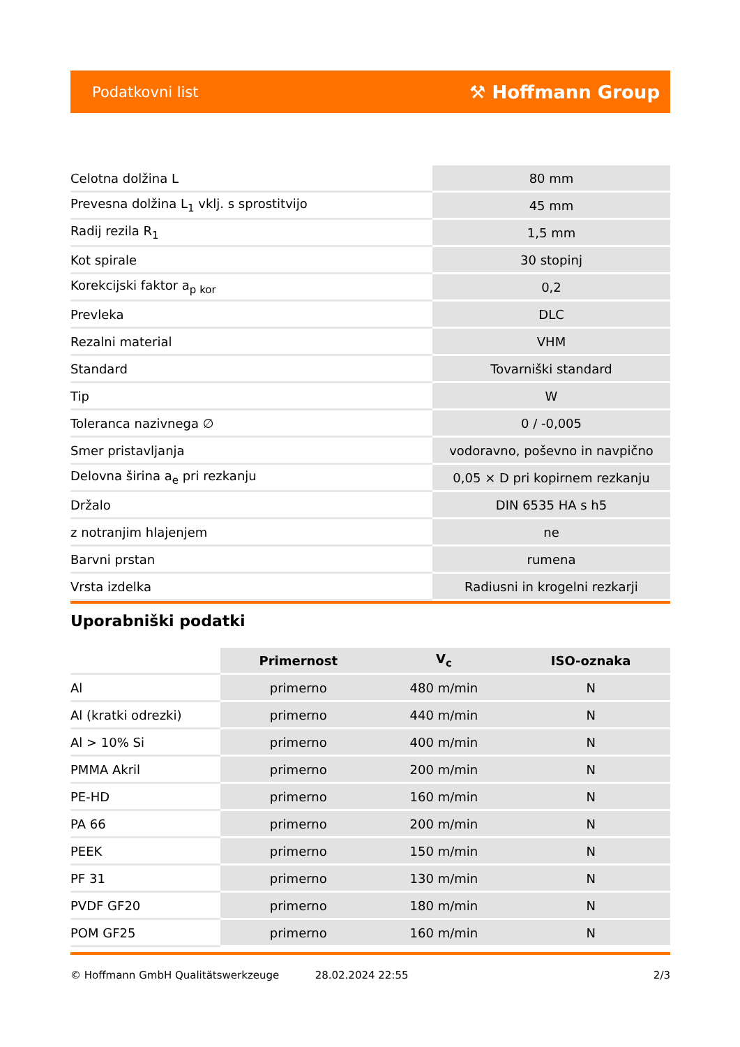Podatkovni list ⚒ Hoffmann Group
| Celotna dolžina L | 80 mm |
| Prevesna dolžina L<sub>1</sub> vklj. s sprostitvijo | 45 mm |
| Radij rezila R<sub>1</sub> | 1,5 mm |
| Kot spirale | 30 stopinj |
| Korekcijski faktor a<sub>p kor</sub> | 0,2 |
| Prevleka | DLC |
| Rezalni material | VHM |
| Standard | Tovarniški standard |
| Tip | W |
| Toleranca nazivnega ∅ | 0 / -0,005 |
| Smer pristavljanja | vodoravno, poševno in navpično |
| Delovna širina a<sub>e</sub> pri rezkanju | 0,05 × D pri kopirnem rezkanju |
| Držalo | DIN 6535 HA s h5 |
| z notranjim hlajenjem | ne |
| Barvni prstan | rumena |
| Vrsta izdelka | Radiusni in krogelni rezkarji |
Uporabniški podatki
| | Primernost | V<sub>c</sub> | ISO-oznaka |
| --- | --- | --- | --- |
| Al | primerno | 480 m/min | N |
| Al (kratki odrezki) | primerno | 440 m/min | N |
| Al > 10% Si | primerno | 400 m/min | N |
| PMMA Akril | primerno | 200 m/min | N |
| PE-HD | primerno | 160 m/min | N |
| PA 66 | primerno | 200 m/min | N |
| PEEK | primerno | 150 m/min | N |
| PF 31 | primerno | 130 m/min | N |
| PVDF GF20 | primerno | 180 m/min | N |
| POM GF25 | primerno | 160 m/min | N |
© Hoffmann GmbH Qualitätswerkzeuge 28.02.2024 22:55 2/3